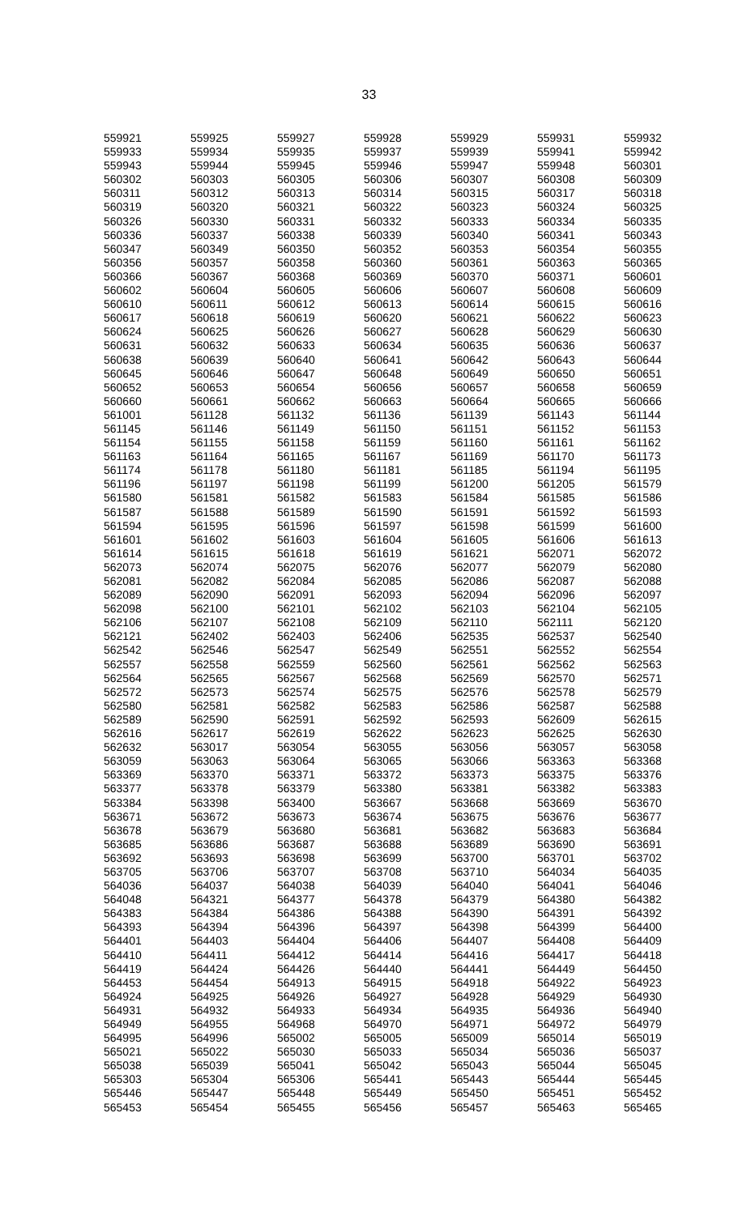33
| 559921 | 559925 | 559927 | 559928 | 559929 | 559931 | 559932 |
| 559933 | 559934 | 559935 | 559937 | 559939 | 559941 | 559942 |
| 559943 | 559944 | 559945 | 559946 | 559947 | 559948 | 560301 |
| 560302 | 560303 | 560305 | 560306 | 560307 | 560308 | 560309 |
| 560311 | 560312 | 560313 | 560314 | 560315 | 560317 | 560318 |
| 560319 | 560320 | 560321 | 560322 | 560323 | 560324 | 560325 |
| 560326 | 560330 | 560331 | 560332 | 560333 | 560334 | 560335 |
| 560336 | 560337 | 560338 | 560339 | 560340 | 560341 | 560343 |
| 560347 | 560349 | 560350 | 560352 | 560353 | 560354 | 560355 |
| 560356 | 560357 | 560358 | 560360 | 560361 | 560363 | 560365 |
| 560366 | 560367 | 560368 | 560369 | 560370 | 560371 | 560601 |
| 560602 | 560604 | 560605 | 560606 | 560607 | 560608 | 560609 |
| 560610 | 560611 | 560612 | 560613 | 560614 | 560615 | 560616 |
| 560617 | 560618 | 560619 | 560620 | 560621 | 560622 | 560623 |
| 560624 | 560625 | 560626 | 560627 | 560628 | 560629 | 560630 |
| 560631 | 560632 | 560633 | 560634 | 560635 | 560636 | 560637 |
| 560638 | 560639 | 560640 | 560641 | 560642 | 560643 | 560644 |
| 560645 | 560646 | 560647 | 560648 | 560649 | 560650 | 560651 |
| 560652 | 560653 | 560654 | 560656 | 560657 | 560658 | 560659 |
| 560660 | 560661 | 560662 | 560663 | 560664 | 560665 | 560666 |
| 561001 | 561128 | 561132 | 561136 | 561139 | 561143 | 561144 |
| 561145 | 561146 | 561149 | 561150 | 561151 | 561152 | 561153 |
| 561154 | 561155 | 561158 | 561159 | 561160 | 561161 | 561162 |
| 561163 | 561164 | 561165 | 561167 | 561169 | 561170 | 561173 |
| 561174 | 561178 | 561180 | 561181 | 561185 | 561194 | 561195 |
| 561196 | 561197 | 561198 | 561199 | 561200 | 561205 | 561579 |
| 561580 | 561581 | 561582 | 561583 | 561584 | 561585 | 561586 |
| 561587 | 561588 | 561589 | 561590 | 561591 | 561592 | 561593 |
| 561594 | 561595 | 561596 | 561597 | 561598 | 561599 | 561600 |
| 561601 | 561602 | 561603 | 561604 | 561605 | 561606 | 561613 |
| 561614 | 561615 | 561618 | 561619 | 561621 | 562071 | 562072 |
| 562073 | 562074 | 562075 | 562076 | 562077 | 562079 | 562080 |
| 562081 | 562082 | 562084 | 562085 | 562086 | 562087 | 562088 |
| 562089 | 562090 | 562091 | 562093 | 562094 | 562096 | 562097 |
| 562098 | 562100 | 562101 | 562102 | 562103 | 562104 | 562105 |
| 562106 | 562107 | 562108 | 562109 | 562110 | 562111 | 562120 |
| 562121 | 562402 | 562403 | 562406 | 562535 | 562537 | 562540 |
| 562542 | 562546 | 562547 | 562549 | 562551 | 562552 | 562554 |
| 562557 | 562558 | 562559 | 562560 | 562561 | 562562 | 562563 |
| 562564 | 562565 | 562567 | 562568 | 562569 | 562570 | 562571 |
| 562572 | 562573 | 562574 | 562575 | 562576 | 562578 | 562579 |
| 562580 | 562581 | 562582 | 562583 | 562586 | 562587 | 562588 |
| 562589 | 562590 | 562591 | 562592 | 562593 | 562609 | 562615 |
| 562616 | 562617 | 562619 | 562622 | 562623 | 562625 | 562630 |
| 562632 | 563017 | 563054 | 563055 | 563056 | 563057 | 563058 |
| 563059 | 563063 | 563064 | 563065 | 563066 | 563363 | 563368 |
| 563369 | 563370 | 563371 | 563372 | 563373 | 563375 | 563376 |
| 563377 | 563378 | 563379 | 563380 | 563381 | 563382 | 563383 |
| 563384 | 563398 | 563400 | 563667 | 563668 | 563669 | 563670 |
| 563671 | 563672 | 563673 | 563674 | 563675 | 563676 | 563677 |
| 563678 | 563679 | 563680 | 563681 | 563682 | 563683 | 563684 |
| 563685 | 563686 | 563687 | 563688 | 563689 | 563690 | 563691 |
| 563692 | 563693 | 563698 | 563699 | 563700 | 563701 | 563702 |
| 563705 | 563706 | 563707 | 563708 | 563710 | 564034 | 564035 |
| 564036 | 564037 | 564038 | 564039 | 564040 | 564041 | 564046 |
| 564048 | 564321 | 564377 | 564378 | 564379 | 564380 | 564382 |
| 564383 | 564384 | 564386 | 564388 | 564390 | 564391 | 564392 |
| 564393 | 564394 | 564396 | 564397 | 564398 | 564399 | 564400 |
| 564401 | 564403 | 564404 | 564406 | 564407 | 564408 | 564409 |
| 564410 | 564411 | 564412 | 564414 | 564416 | 564417 | 564418 |
| 564419 | 564424 | 564426 | 564440 | 564441 | 564449 | 564450 |
| 564453 | 564454 | 564913 | 564915 | 564918 | 564922 | 564923 |
| 564924 | 564925 | 564926 | 564927 | 564928 | 564929 | 564930 |
| 564931 | 564932 | 564933 | 564934 | 564935 | 564936 | 564940 |
| 564949 | 564955 | 564968 | 564970 | 564971 | 564972 | 564979 |
| 564995 | 564996 | 565002 | 565005 | 565009 | 565014 | 565019 |
| 565021 | 565022 | 565030 | 565033 | 565034 | 565036 | 565037 |
| 565038 | 565039 | 565041 | 565042 | 565043 | 565044 | 565045 |
| 565303 | 565304 | 565306 | 565441 | 565443 | 565444 | 565445 |
| 565446 | 565447 | 565448 | 565449 | 565450 | 565451 | 565452 |
| 565453 | 565454 | 565455 | 565456 | 565457 | 565463 | 565465 |